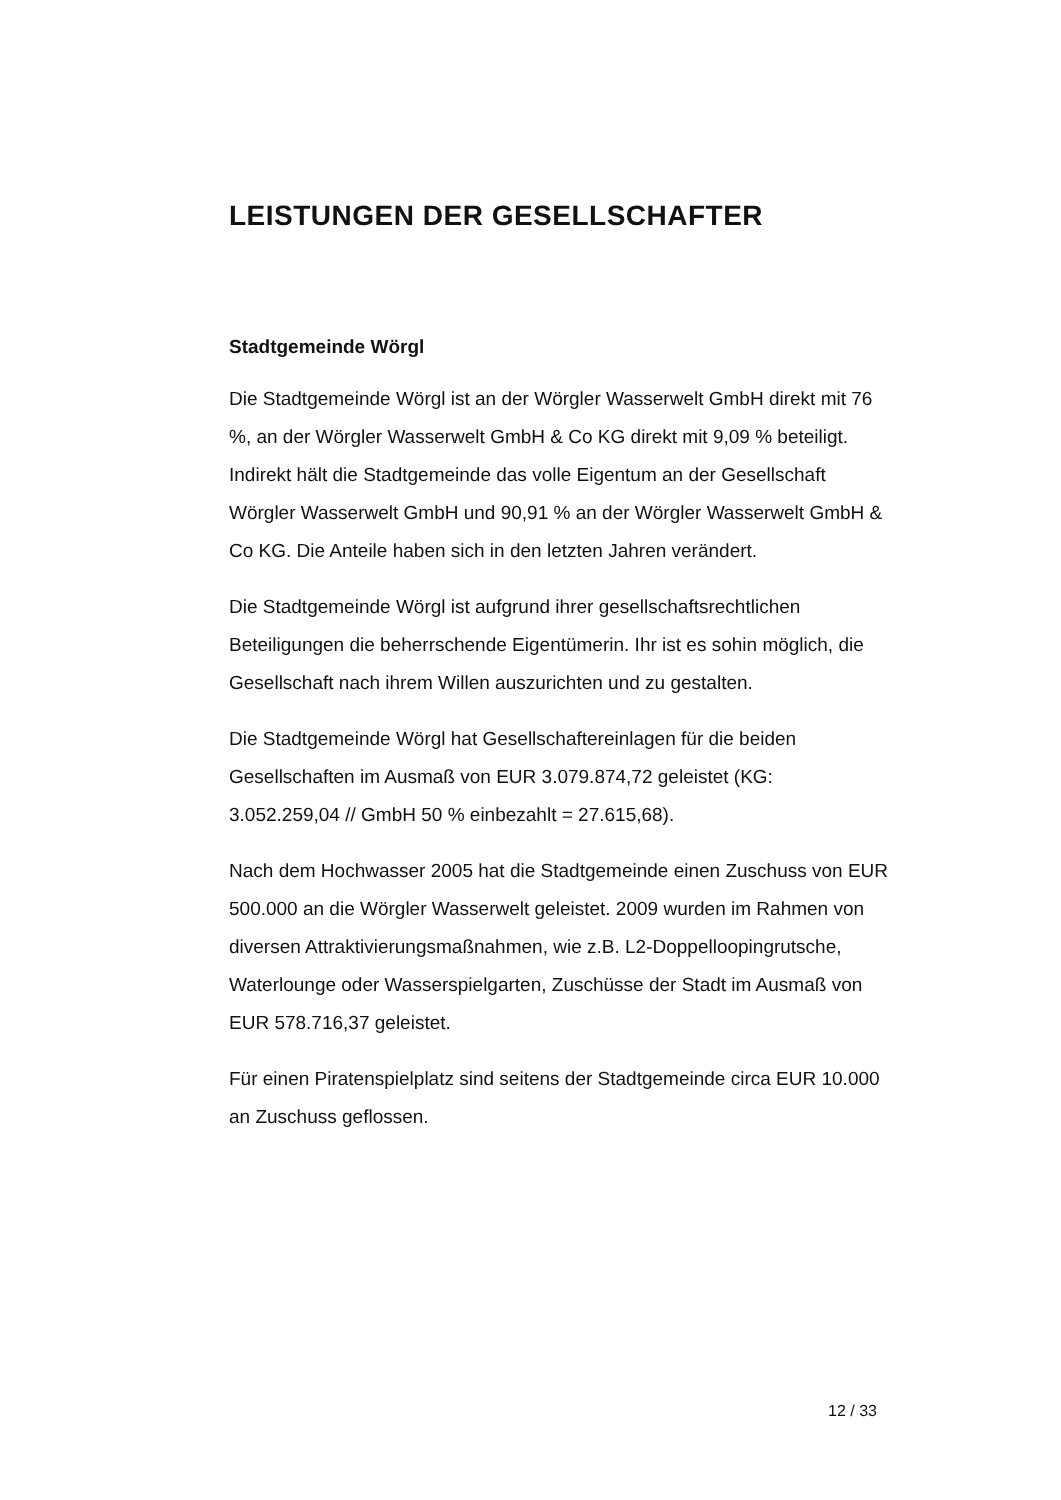LEISTUNGEN DER GESELLSCHAFTER
Stadtgemeinde Wörgl
Die Stadtgemeinde Wörgl ist an der Wörgler Wasserwelt GmbH direkt mit 76 %, an der Wörgler Wasserwelt GmbH & Co KG direkt mit 9,09 % beteiligt. Indirekt hält die Stadtgemeinde das volle Eigentum an der Gesellschaft Wörgler Wasserwelt GmbH und 90,91 % an der Wörgler Wasserwelt GmbH & Co KG. Die Anteile haben sich in den letzten Jahren verändert.
Die Stadtgemeinde Wörgl ist aufgrund ihrer gesellschaftsrechtlichen Beteiligungen die beherrschende Eigentümerin. Ihr ist es sohin möglich, die Gesellschaft nach ihrem Willen auszurichten und zu gestalten.
Die Stadtgemeinde Wörgl hat Gesellschaftereinlagen für die beiden Gesellschaften im Ausmaß von EUR 3.079.874,72 geleistet (KG: 3.052.259,04 // GmbH 50 % einbezahlt = 27.615,68).
Nach dem Hochwasser 2005 hat die Stadtgemeinde einen Zuschuss von EUR 500.000 an die Wörgler Wasserwelt geleistet. 2009 wurden im Rahmen von diversen Attraktivierungsmaßnahmen, wie z.B. L2-Doppelloopingrutsche, Waterlounge oder Wasserspielgarten, Zuschüsse der Stadt im Ausmaß von EUR 578.716,37 geleistet.
Für einen Piratenspielplatz sind seitens der Stadtgemeinde circa EUR 10.000 an Zuschuss geflossen.
12 / 33